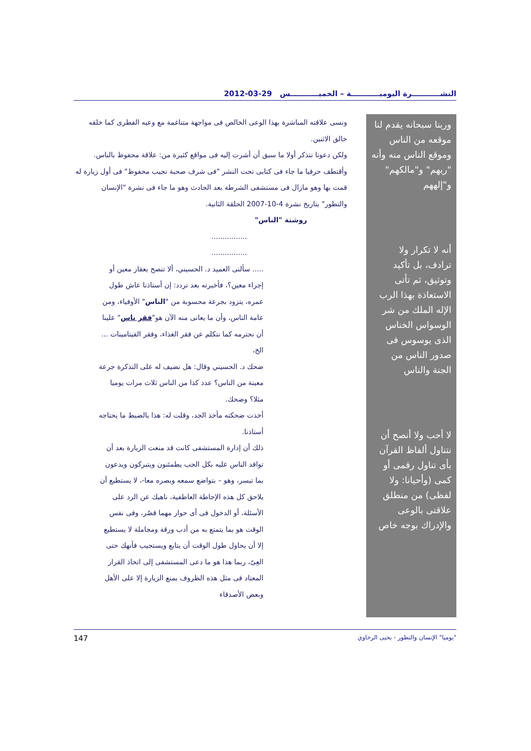النشـــــــــــرة اليوميـــــــــــة – الخميـــــــــــس 29-03-2012
وربنا سبحانه يقدم لنا موقعه من الناس وموقع الناس منه وأنه "ربهم" و"مالكهم" و"إلههم
أنه لا تكرار ولا ترادف، بل تأكيد وتوثيق، ثم تأتى الاستعاذة بهذا الرب الإله الملك من شر الوسواس الخناس الذى يوسوس فى صدور الناس من الجنة والناس
لا أحب ولا أنصح أن نتناول ألفاظ القرآن بأى تناول رقمى أو كمى (وأحيانا: ولا لفظى) من منطلق علاقتى بالوعى والإدراك بوجه خاص
ونسى علاقته المباشرة بهذا الوعى الخالص فى مواجهة متناغمة مع وعيه الفطرى كما خلقه خالق الاثنين.
ولكن دعونا نتذكر أولا ما سبق أن أشرت إليه فى مواقع كثيرة من: علاقة محفوظ بالناس.
وأقتطف حرفيا ما جاء فى كتابى تحت النشر "فى شرف صحبة نجيب محفوظ" فى أول زيارة له قمت بها وهو مازال فى مستشفى الشرطة بعد الحادث وهو ما جاء فى نشرة "الإنسان والتطور" بتاريخ نشرة 4-10-2007 الحلقة الثانية.
روشتة "الناس"
................
................
..... سألنى العميد د. الحسيني، ألا تنصح بعقار معين أو إجراء معين؟، فأخبرته بعد تردد: إن أستاذنا عاش طول عمره، يتزود بجرعة محسوبة من "الناس" الأوفياء، ومن عامة الناس، وأن ما يعانى منه الآن هو"فقر ناس" علينا أن نحترمه كما نتكلم عن فقر الغذاء، وفقر الفيتامينات ... الخ،
ضحك د. الحسيني وقال: هل نضيف له على التذكرة جرعة معينة من الناس؟ عدد كذا من الناس ثلاث مرات يوميا مثلا؟ وضحك.
أخذت ضحكته مأخذ الجد، وقلت له: هذا بالضبط ما يحتاجه أستاذنا.
ذلك أن إدارة المستشفى كانت قد منعت الزيارة بعد أن توافد الناس عليه بكل الحب يطمئنون ويتبركون ويدعون بما تيسر، وهو – بتواضع سمعه وبصره معا-، لا يستطيع أن يلاحق كل هذه الإحاطة العاطفية، ناهيك عن الرد على الأسئلة، أو الدخول فى أى حوار مهما قصُر، وفى نفس الوقت هو بما يتمتع به من أدب ورقة ومجاملة لا يستطيع إلا أن يحاول طول الوقت أن يتابع ويستجيب فأنهك حتى العِىّ، ربما هذا هو ما دعى المستشفى إلى اتخاذ القرار المعتاد فى مثل هذه الظروف بمنع الزيارة إلا على الأهل وبعض الأصدقاء
"يوميا" الإنسان والتطور - يحيى الرخاوي 147